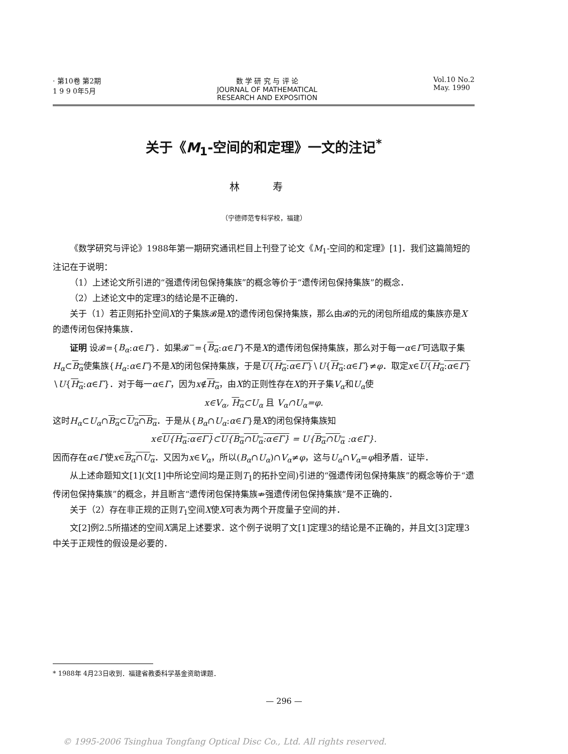· 第10卷 第2期
1 9 9 0年5月
数 学 研 究 与 评 论
JOURNAL OF MATHEMATICAL
RESEARCH AND EXPOSITION
Vol.10 No.2
May. 1990
关于《M<sub>1</sub>-空间的和定理》一文的注记<sup>*</sup>
林 寿
（宁德师范专科学校，福建）
《数学研究与评论》1988年第一期研究通讯栏目上刊登了论文《M<sub>1</sub>-空间的和定理》[1]．我们这篇简短的注记在于说明：
（1）上述论文所引进的“强遗传闭包保持集族”的概念等价于“遗传闭包保持集族”的概念．
（2）上述论文中的定理3的结论是不正确的．
关于（1）若正则拓扑空间X的子集族𝓑是X的遗传闭包保持集族，那么由𝓑的元的闭包所组成的集族亦是X的遗传闭包保持集族．
证明 设𝓑={B<sub>α</sub>:α∈Γ}．如果𝓑<sup>−</sup>={B<sub>α</sub>:α∈Γ}不是X的遗传闭包保持集族，那么对于每一α∈Γ可选取子集H<sub>α</sub>⊂B<sub>α</sub>使集族{H<sub>α</sub>:α∈Γ}不是X的闭包保持集族，于是U{H<sub>α</sub>:α∈Γ}∖U{H<sub>α</sub>:α∈Γ}≠φ．取定x∈U{H<sub>α</sub>:α∈Γ}∖U{H<sub>α</sub>:α∈Γ}．对于每一α∈Γ，因为x∉H<sub>α</sub>，由X的正则性存在X的开子集V<sub>α</sub>和U<sub>α</sub>使
x∈V<sub>α</sub>, H<sub>α</sub>⊂U<sub>α</sub> 且 V<sub>α</sub>∩U<sub>α</sub>=φ.
这时H<sub>α</sub>⊂U<sub>α</sub>∩B<sub>α</sub>⊂U<sub>α</sub>∩B<sub>α</sub>．于是从{B<sub>α</sub>∩U<sub>α</sub>:α∈Γ}是X的闭包保持集族知
x∈U{H<sub>α</sub>:α∈Γ}⊂U{B<sub>α</sub>∩U<sub>α</sub>:α∈Γ} = U{B<sub>α</sub>∩U<sub>α</sub> :α∈Γ}.
因而存在α∈Γ使x∈B<sub>α</sub>∩U<sub>α</sub>．又因为x∈V<sub>α</sub>，所以(B<sub>α</sub>∩U<sub>α</sub>)∩V<sub>α</sub>≠φ，这与U<sub>α</sub>∩V<sub>α</sub>=φ相矛盾．证毕．
从上述命题知文[1](文[1]中所论空间均是正则T<sub>1</sub>的拓扑空间)引进的“强遗传闭包保持集族”的概念等价于“遗传闭包保持集族”的概念，并且断言“遗传闭包保持集族⇏强遗传闭包保持集族”是不正确的．
关于（2）存在非正规的正则T<sub>1</sub>空间X使X可表为两个开度量子空间的并．
文[2]例2.5所描述的空间X满足上述要求．这个例子说明了文[1]定理3的结论是不正确的，并且文[3]定理3中关于正规性的假设是必要的．
* 1988年 4月23日收到．福建省教委科学基金资助课题．
— 296 —
© 1995-2006 Tsinghua Tongfang Optical Disc Co., Ltd. All rights reserved.